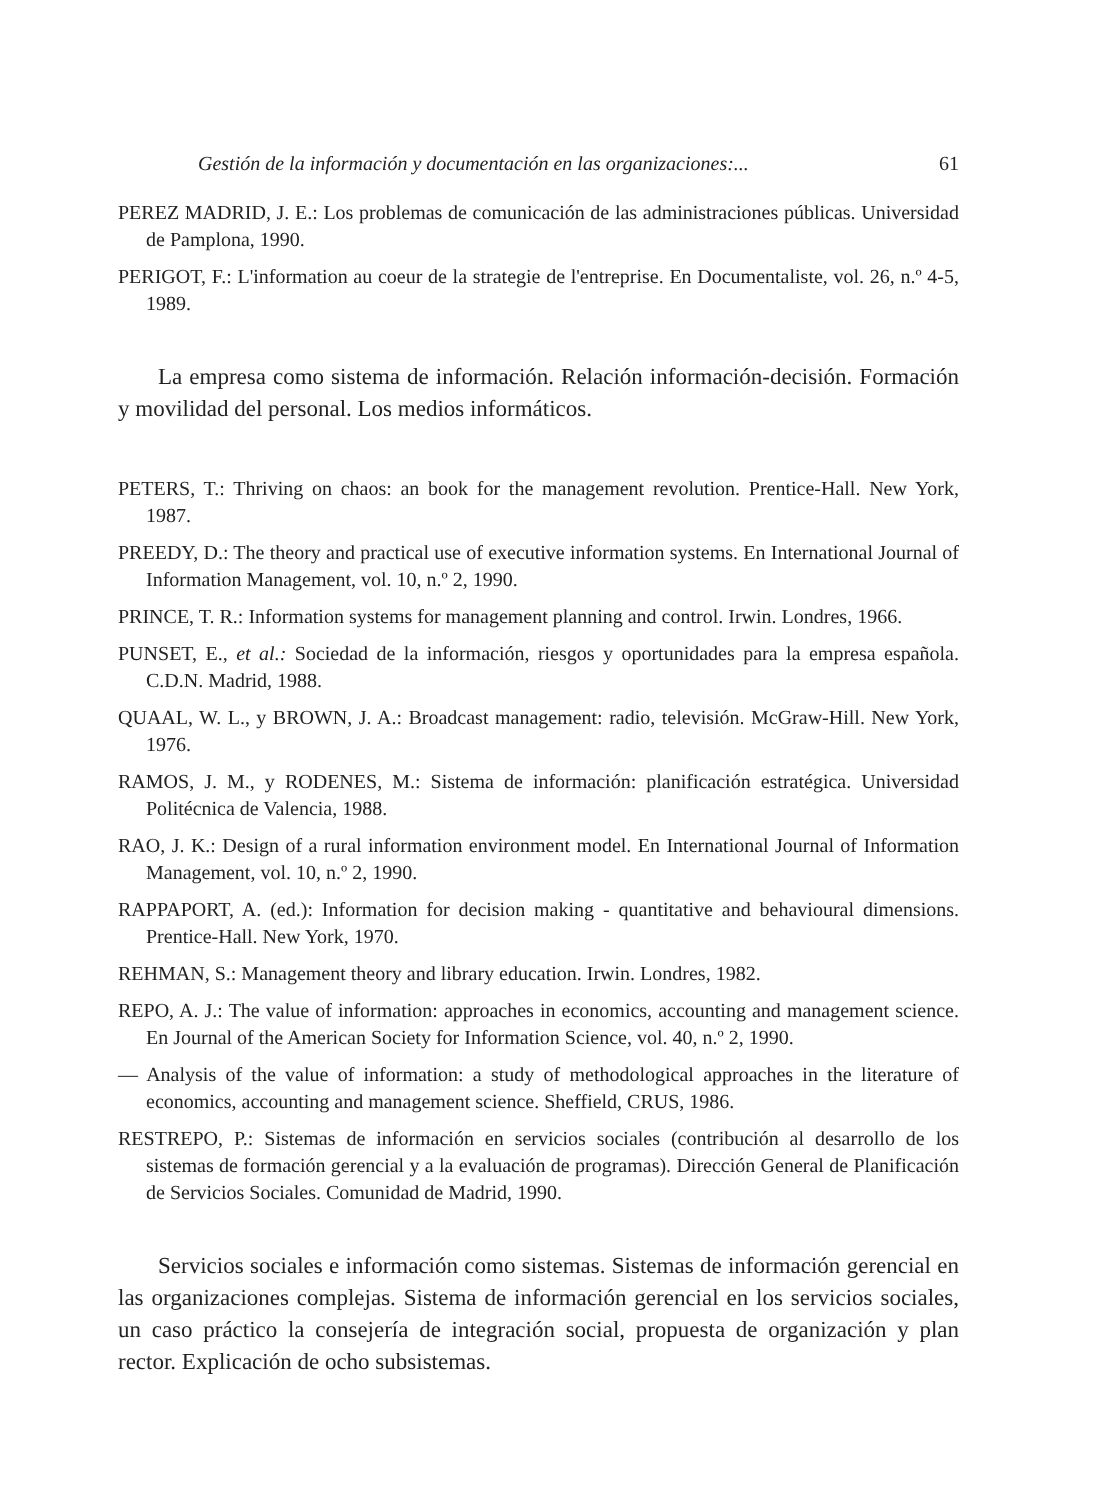Gestión de la información y documentación en las organizaciones:... 61
PEREZ MADRID, J. E.: Los problemas de comunicación de las administraciones públicas. Universidad de Pamplona, 1990.
PERIGOT, F.: L'information au coeur de la strategie de l'entreprise. En Documentaliste, vol. 26, n.º 4-5, 1989.
La empresa como sistema de información. Relación información-decisión. Formación y movilidad del personal. Los medios informáticos.
PETERS, T.: Thriving on chaos: an book for the management revolution. Prentice-Hall. New York, 1987.
PREEDY, D.: The theory and practical use of executive information systems. En International Journal of Information Management, vol. 10, n.º 2, 1990.
PRINCE, T. R.: Information systems for management planning and control. Irwin. Londres, 1966.
PUNSET, E., et al.: Sociedad de la información, riesgos y oportunidades para la empresa española. C.D.N. Madrid, 1988.
QUAAL, W. L., y BROWN, J. A.: Broadcast management: radio, televisión. McGraw-Hill. New York, 1976.
RAMOS, J. M., y RODENES, M.: Sistema de información: planificación estratégica. Universidad Politécnica de Valencia, 1988.
RAO, J. K.: Design of a rural information environment model. En International Journal of Information Management, vol. 10, n.º 2, 1990.
RAPPAPORT, A. (ed.): Information for decision making - quantitative and behavioural dimensions. Prentice-Hall. New York, 1970.
REHMAN, S.: Management theory and library education. Irwin. Londres, 1982.
REPO, A. J.: The value of information: approaches in economics, accounting and management science. En Journal of the American Society for Information Science, vol. 40, n.º 2, 1990.
— Analysis of the value of information: a study of methodological approaches in the literature of economics, accounting and management science. Sheffield, CRUS, 1986.
RESTREPO, P.: Sistemas de información en servicios sociales (contribución al desarrollo de los sistemas de formación gerencial y a la evaluación de programas). Dirección General de Planificación de Servicios Sociales. Comunidad de Madrid, 1990.
Servicios sociales e información como sistemas. Sistemas de información gerencial en las organizaciones complejas. Sistema de información gerencial en los servicios sociales, un caso práctico la consejería de integración social, propuesta de organización y plan rector. Explicación de ocho subsistemas.